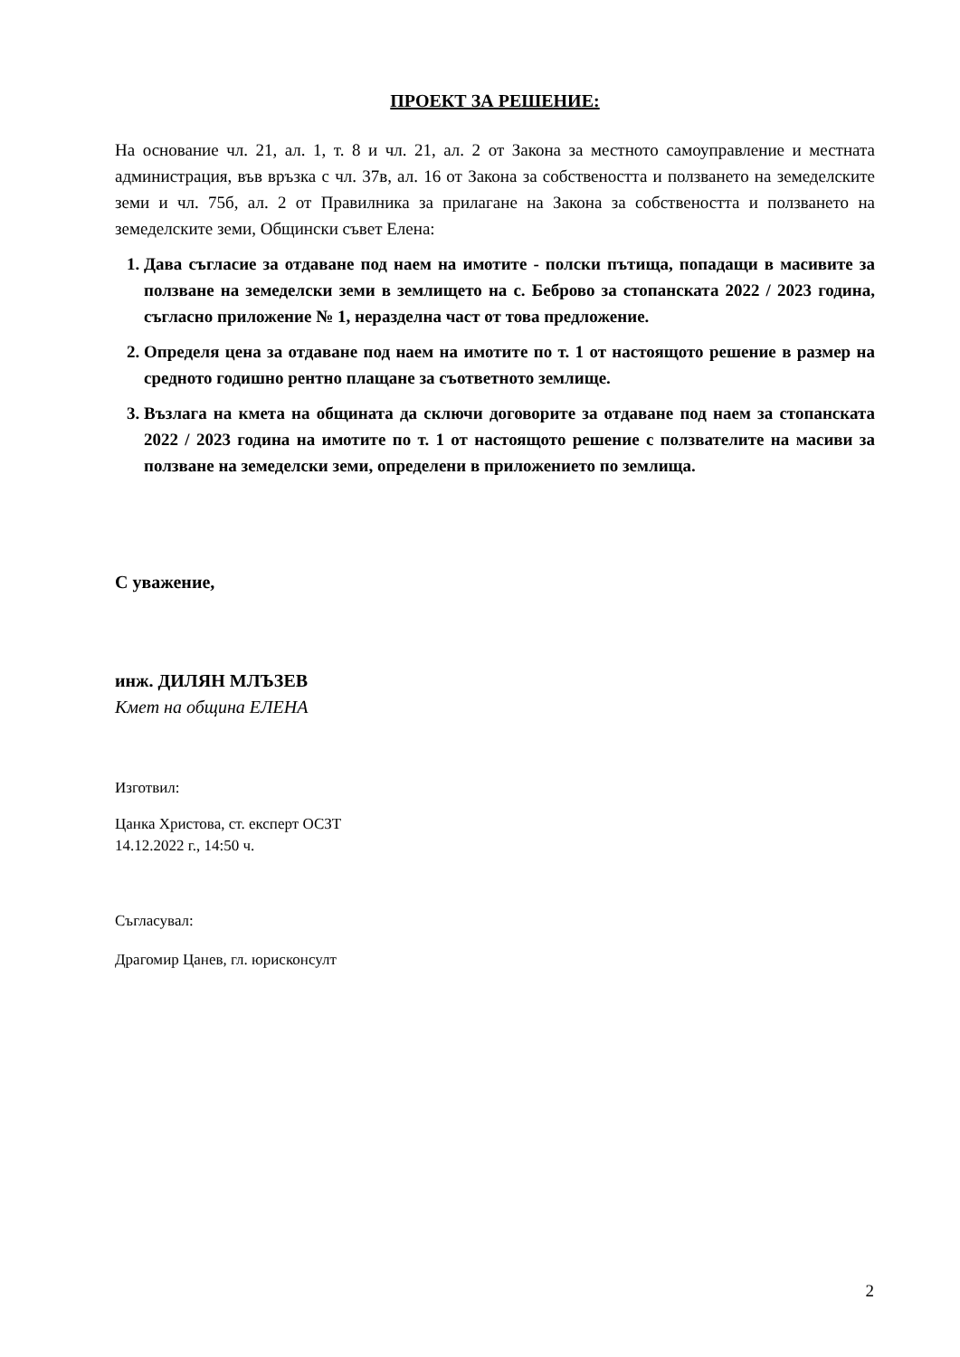ПРОЕКТ ЗА РЕШЕНИЕ:
На основание чл. 21, ал. 1, т. 8 и чл. 21, ал. 2 от Закона за местното самоуправление и местната администрация, във връзка с чл. 37в, ал. 16 от Закона за собствеността и ползването на земеделските земи и чл. 75б, ал. 2 от Правилника за прилагане на Закона за собствеността и ползването на земеделските земи, Общински съвет Елена:
1. Дава съгласие за отдаване под наем на имотите - полски пътища, попадащи в масивите за ползване на земеделски земи в землището на с. Беброво за стопанската 2022 / 2023 година, съгласно приложение № 1, неразделна част от това предложение.
2. Определя цена за отдаване под наем на имотите по т. 1 от настоящото решение в размер на средното годишно рентно плащане за съответното землище.
3. Възлага на кмета на общината да сключи договорите за отдаване под наем за стопанската 2022 / 2023 година на имотите по т. 1 от настоящото решение с ползвателите на масиви за ползване на земеделски земи, определени в приложението по землища.
С уважение,
инж. ДИЛЯН МЛЪЗЕВ
Кмет на община ЕЛЕНА
Изготвил:
Цанка Христова, ст. експерт ОСЗТ
14.12.2022 г., 14:50 ч.
Съгласувал:
Драгомир Цанев, гл. юрисконсулт
2